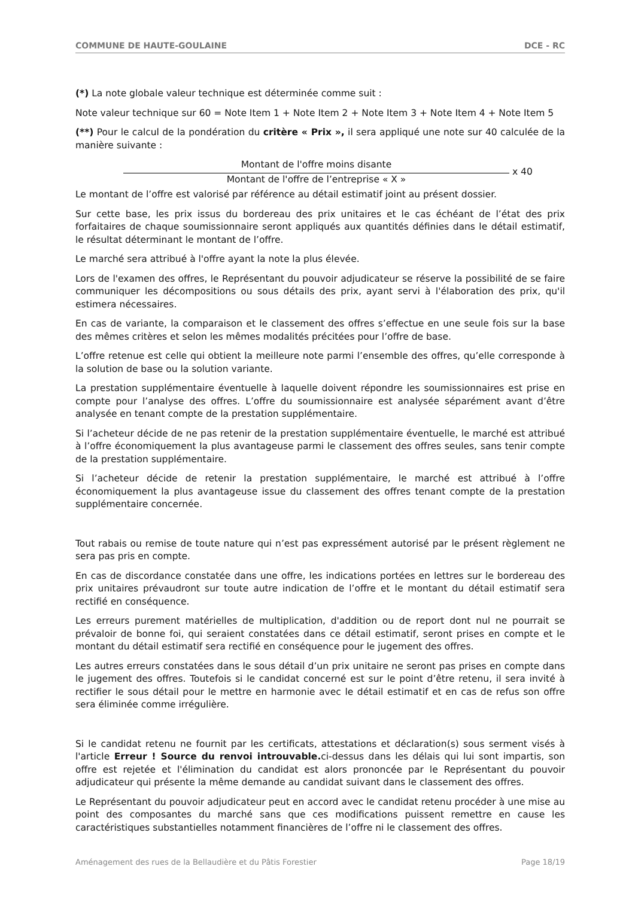COMMUNE DE HAUTE-GOULAINE DCE - RC
(*) La note globale valeur technique est déterminée comme suit :
Note valeur technique sur 60 = Note Item 1 + Note Item 2 + Note Item 3 + Note Item 4 + Note Item 5
(**) Pour le calcul de la pondération du critère « Prix », il sera appliqué une note sur 40 calculée de la manière suivante :
Montant de l'offre moins disante
Montant de l'offre de l’entreprise « X »
x 40
Le montant de l’offre est valorisé par référence au détail estimatif joint au présent dossier.
Sur cette base, les prix issus du bordereau des prix unitaires et le cas échéant de l’état des prix forfaitaires de chaque soumissionnaire seront appliqués aux quantités définies dans le détail estimatif, le résultat déterminant le montant de l’offre.
Le marché sera attribué à l'offre ayant la note la plus élevée.
Lors de l'examen des offres, le Représentant du pouvoir adjudicateur se réserve la possibilité de se faire communiquer les décompositions ou sous détails des prix, ayant servi à l'élaboration des prix, qu'il estimera nécessaires.
En cas de variante, la comparaison et le classement des offres s’effectue en une seule fois sur la base des mêmes critères et selon les mêmes modalités précitées pour l’offre de base.
L’offre retenue est celle qui obtient la meilleure note parmi l’ensemble des offres, qu’elle corresponde à la solution de base ou la solution variante.
La prestation supplémentaire éventuelle à laquelle doivent répondre les soumissionnaires est prise en compte pour l’analyse des offres. L’offre du soumissionnaire est analysée séparément avant d’être analysée en tenant compte de la prestation supplémentaire.
Si l’acheteur décide de ne pas retenir de la prestation supplémentaire éventuelle, le marché est attribué à l’offre économiquement la plus avantageuse parmi le classement des offres seules, sans tenir compte de la prestation supplémentaire.
Si l’acheteur décide de retenir la prestation supplémentaire, le marché est attribué à l’offre économiquement la plus avantageuse issue du classement des offres tenant compte de la prestation supplémentaire concernée.
Tout rabais ou remise de toute nature qui n’est pas expressément autorisé par le présent règlement ne sera pas pris en compte.
En cas de discordance constatée dans une offre, les indications portées en lettres sur le bordereau des prix unitaires prévaudront sur toute autre indication de l’offre et le montant du détail estimatif sera rectifié en conséquence.
Les erreurs purement matérielles de multiplication, d'addition ou de report dont nul ne pourrait se prévaloir de bonne foi, qui seraient constatées dans ce détail estimatif, seront prises en compte et le montant du détail estimatif sera rectifié en conséquence pour le jugement des offres.
Les autres erreurs constatées dans le sous détail d’un prix unitaire ne seront pas prises en compte dans le jugement des offres. Toutefois si le candidat concerné est sur le point d’être retenu, il sera invité à rectifier le sous détail pour le mettre en harmonie avec le détail estimatif et en cas de refus son offre sera éliminée comme irrégulière.
Si le candidat retenu ne fournit par les certificats, attestations et déclaration(s) sous serment visés à l'article Erreur ! Source du renvoi introuvable. ci-dessus dans les délais qui lui sont impartis, son offre est rejetée et l'élimination du candidat est alors prononcée par le Représentant du pouvoir adjudicateur qui présente la même demande au candidat suivant dans le classement des offres.
Le Représentant du pouvoir adjudicateur peut en accord avec le candidat retenu procéder à une mise au point des composantes du marché sans que ces modifications puissent remettre en cause les caractéristiques substantielles notamment financières de l’offre ni le classement des offres.
Aménagement des rues de la Bellaudière et du Pâtis Forestier Page 18/19